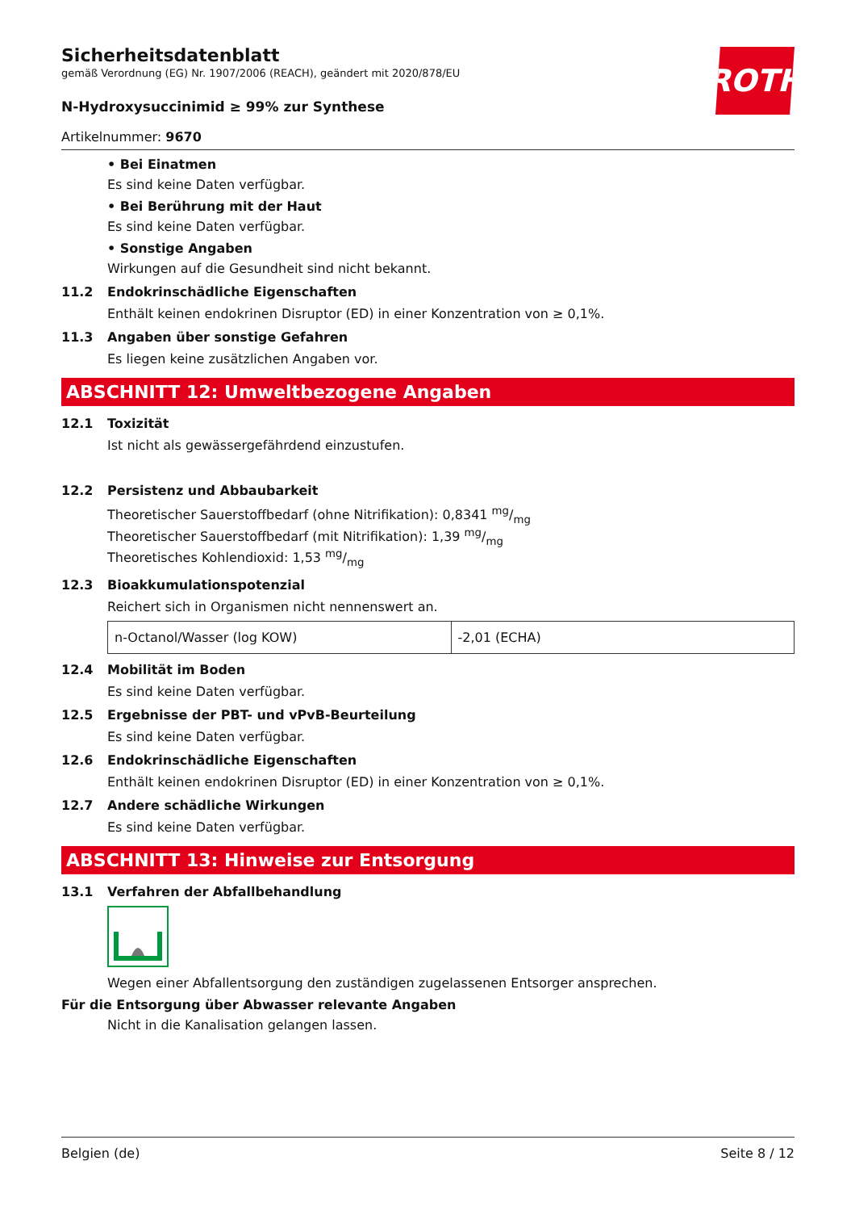Sicherheitsdatenblatt
gemäß Verordnung (EG) Nr. 1907/2006 (REACH), geändert mit 2020/878/EU
ROTH
N-Hydroxysuccinimid ≥ 99% zur Synthese
Artikelnummer: 9670
• Bei Einatmen
Es sind keine Daten verfügbar.
• Bei Berührung mit der Haut
Es sind keine Daten verfügbar.
• Sonstige Angaben
Wirkungen auf die Gesundheit sind nicht bekannt.
11.2 Endokrinschädliche Eigenschaften
Enthält keinen endokrinen Disruptor (ED) in einer Konzentration von ≥ 0,1%.
11.3 Angaben über sonstige Gefahren
Es liegen keine zusätzlichen Angaben vor.
ABSCHNITT 12: Umweltbezogene Angaben
12.1 Toxizität
Ist nicht als gewässergefährdend einzustufen.
12.2 Persistenz und Abbaubarkeit
Theoretischer Sauerstoffbedarf (ohne Nitrifikation): 0,8341 mg/mg
Theoretischer Sauerstoffbedarf (mit Nitrifikation): 1,39 mg/mg
Theoretisches Kohlendioxid: 1,53 mg/mg
12.3 Bioakkumulationspotenzial
Reichert sich in Organismen nicht nennenswert an.
| n-Octanol/Wasser (log KOW) | -2,01 (ECHA) |
12.4 Mobilität im Boden
Es sind keine Daten verfügbar.
12.5 Ergebnisse der PBT- und vPvB-Beurteilung
Es sind keine Daten verfügbar.
12.6 Endokrinschädliche Eigenschaften
Enthält keinen endokrinen Disruptor (ED) in einer Konzentration von ≥ 0,1%.
12.7 Andere schädliche Wirkungen
Es sind keine Daten verfügbar.
ABSCHNITT 13: Hinweise zur Entsorgung
13.1 Verfahren der Abfallbehandlung
Wegen einer Abfallentsorgung den zuständigen zugelassenen Entsorger ansprechen.
Für die Entsorgung über Abwasser relevante Angaben
Nicht in die Kanalisation gelangen lassen.
Belgien (de) Seite 8 / 12